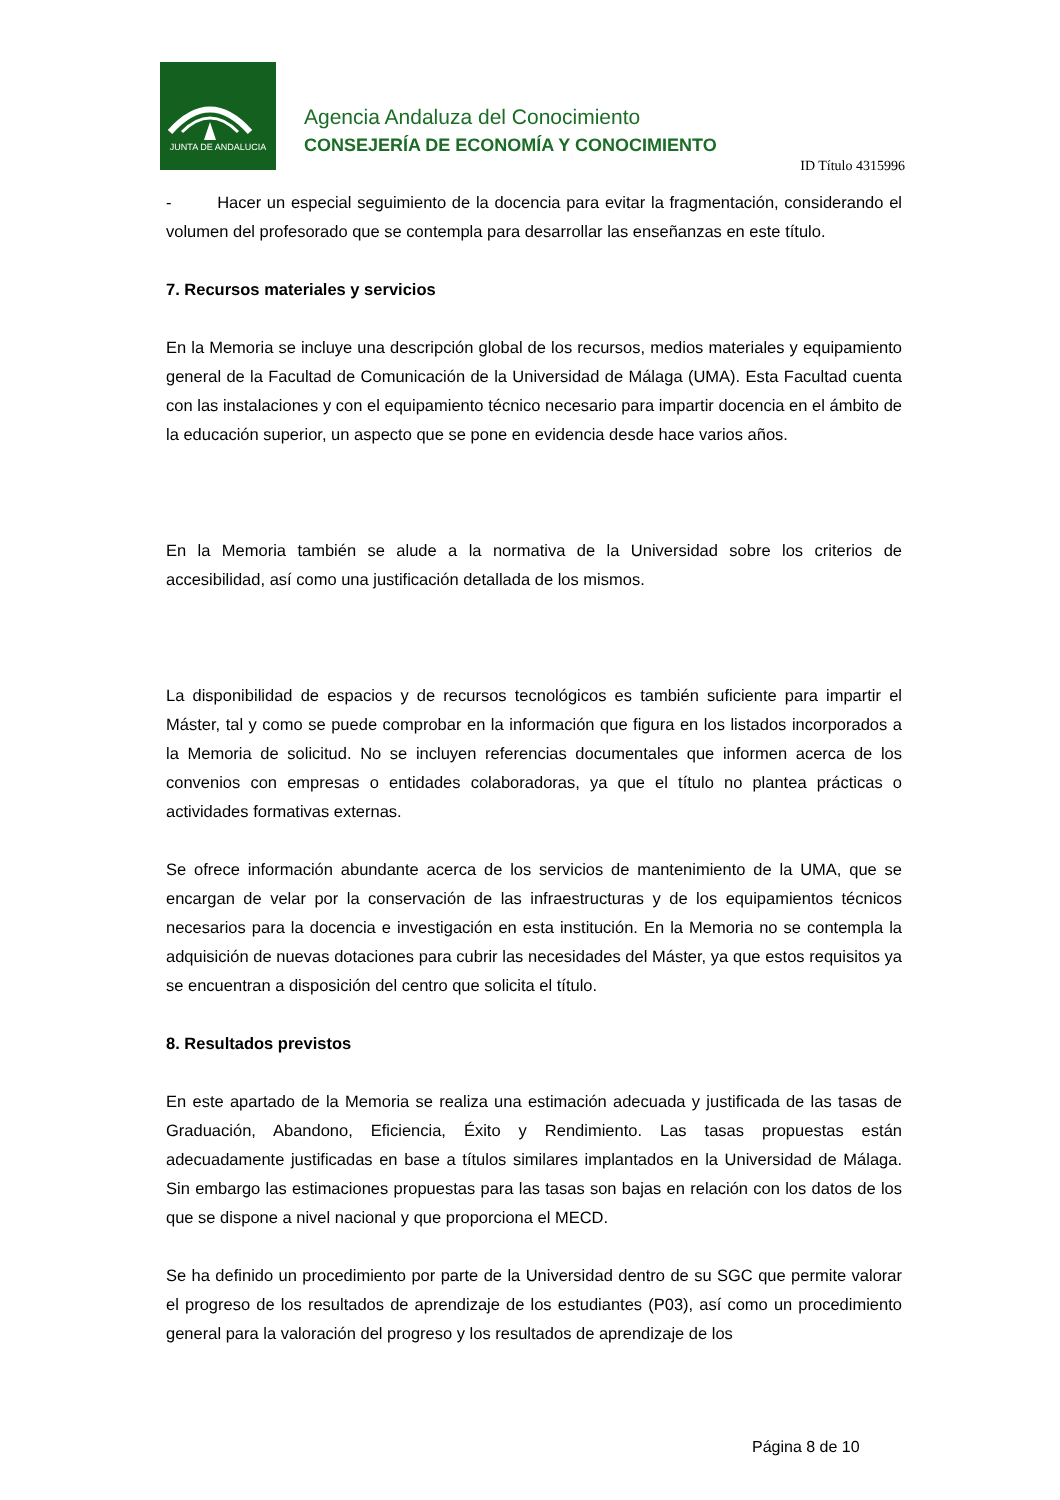JUNTA DE ANDALUCIA
Agencia Andaluza del Conocimiento
CONSEJERÍA DE ECONOMÍA Y CONOCIMIENTO
ID Título 4315996
- Hacer un especial seguimiento de la docencia para evitar la fragmentación, considerando el volumen del profesorado que se contempla para desarrollar las enseñanzas en este título.
7. Recursos materiales y servicios
En la Memoria se incluye una descripción global de los recursos, medios materiales y equipamiento general de la Facultad de Comunicación de la Universidad de Málaga (UMA). Esta Facultad cuenta con las instalaciones y con el equipamiento técnico necesario para impartir docencia en el ámbito de la educación superior, un aspecto que se pone en evidencia desde hace varios años.
En la Memoria también se alude a la normativa de la Universidad sobre los criterios de accesibilidad, así como una justificación detallada de los mismos.
La disponibilidad de espacios y de recursos tecnológicos es también suficiente para impartir el Máster, tal y como se puede comprobar en la información que figura en los listados incorporados a la Memoria de solicitud. No se incluyen referencias documentales que informen acerca de los convenios con empresas o entidades colaboradoras, ya que el título no plantea prácticas o actividades formativas externas.
Se ofrece información abundante acerca de los servicios de mantenimiento de la UMA, que se encargan de velar por la conservación de las infraestructuras y de los equipamientos técnicos necesarios para la docencia e investigación en esta institución. En la Memoria no se contempla la adquisición de nuevas dotaciones para cubrir las necesidades del Máster, ya que estos requisitos ya se encuentran a disposición del centro que solicita el título.
8. Resultados previstos
En este apartado de la Memoria se realiza una estimación adecuada y justificada de las tasas de Graduación, Abandono, Eficiencia, Éxito y Rendimiento. Las tasas propuestas están adecuadamente justificadas en base a títulos similares implantados en la Universidad de Málaga. Sin embargo las estimaciones propuestas para las tasas son bajas en relación con los datos de los que se dispone a nivel nacional y que proporciona el MECD.
Se ha definido un procedimiento por parte de la Universidad dentro de su SGC que permite valorar el progreso de los resultados de aprendizaje de los estudiantes (P03), así como un procedimiento general para la valoración del progreso y los resultados de aprendizaje de los
Página 8 de 10